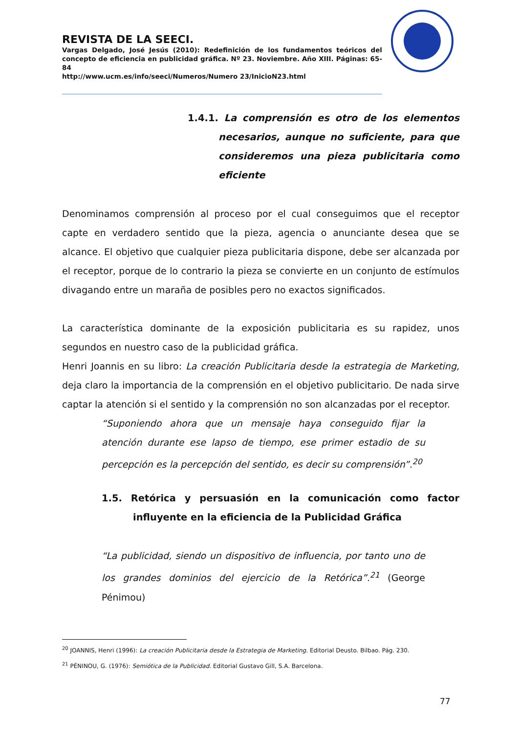REVISTA DE LA SEECI.
Vargas Delgado, José Jesús (2010): Redefinición de los fundamentos teóricos del concepto de eficiencia en publicidad gráfica. Nº 23. Noviembre. Año XIII. Páginas: 65-84
http://www.ucm.es/info/seeci/Numeros/Numero 23/InicioN23.html
1.4.1. La comprensión es otro de los elementos necesarios, aunque no suficiente, para que consideremos una pieza publicitaria como eficiente
Denominamos comprensión al proceso por el cual conseguimos que el receptor capte en verdadero sentido que la pieza, agencia o anunciante desea que se alcance. El objetivo que cualquier pieza publicitaria dispone, debe ser alcanzada por el receptor, porque de lo contrario la pieza se convierte en un conjunto de estímulos divagando entre un maraña de posibles pero no exactos significados.
La característica dominante de la exposición publicitaria es su rapidez, unos segundos en nuestro caso de la publicidad gráfica.
Henri Joannis en su libro: La creación Publicitaria desde la estrategia de Marketing, deja claro la importancia de la comprensión en el objetivo publicitario. De nada sirve captar la atención si el sentido y la comprensión no son alcanzadas por el receptor.
“Suponiendo ahora que un mensaje haya conseguido fijar la atención durante ese lapso de tiempo, ese primer estadio de su percepción es la percepción del sentido, es decir su comprensión”.<sup>20</sup>
1.5. Retórica y persuasión en la comunicación como factor influyente en la eficiencia de la Publicidad Gráfica
“La publicidad, siendo un dispositivo de influencia, por tanto uno de los grandes dominios del ejercicio de la Retórica”.<sup>21</sup> (George Pénimou)
<sup>20</sup> JOANNIS, Henri (1996): La creación Publicitaria desde la Estrategia de Marketing. Editorial Deusto. Bilbao. Pág. 230.
<sup>21</sup> PÉNINOU, G. (1976): Semiótica de la Publicidad. Editorial Gustavo Gill, S.A. Barcelona.
77